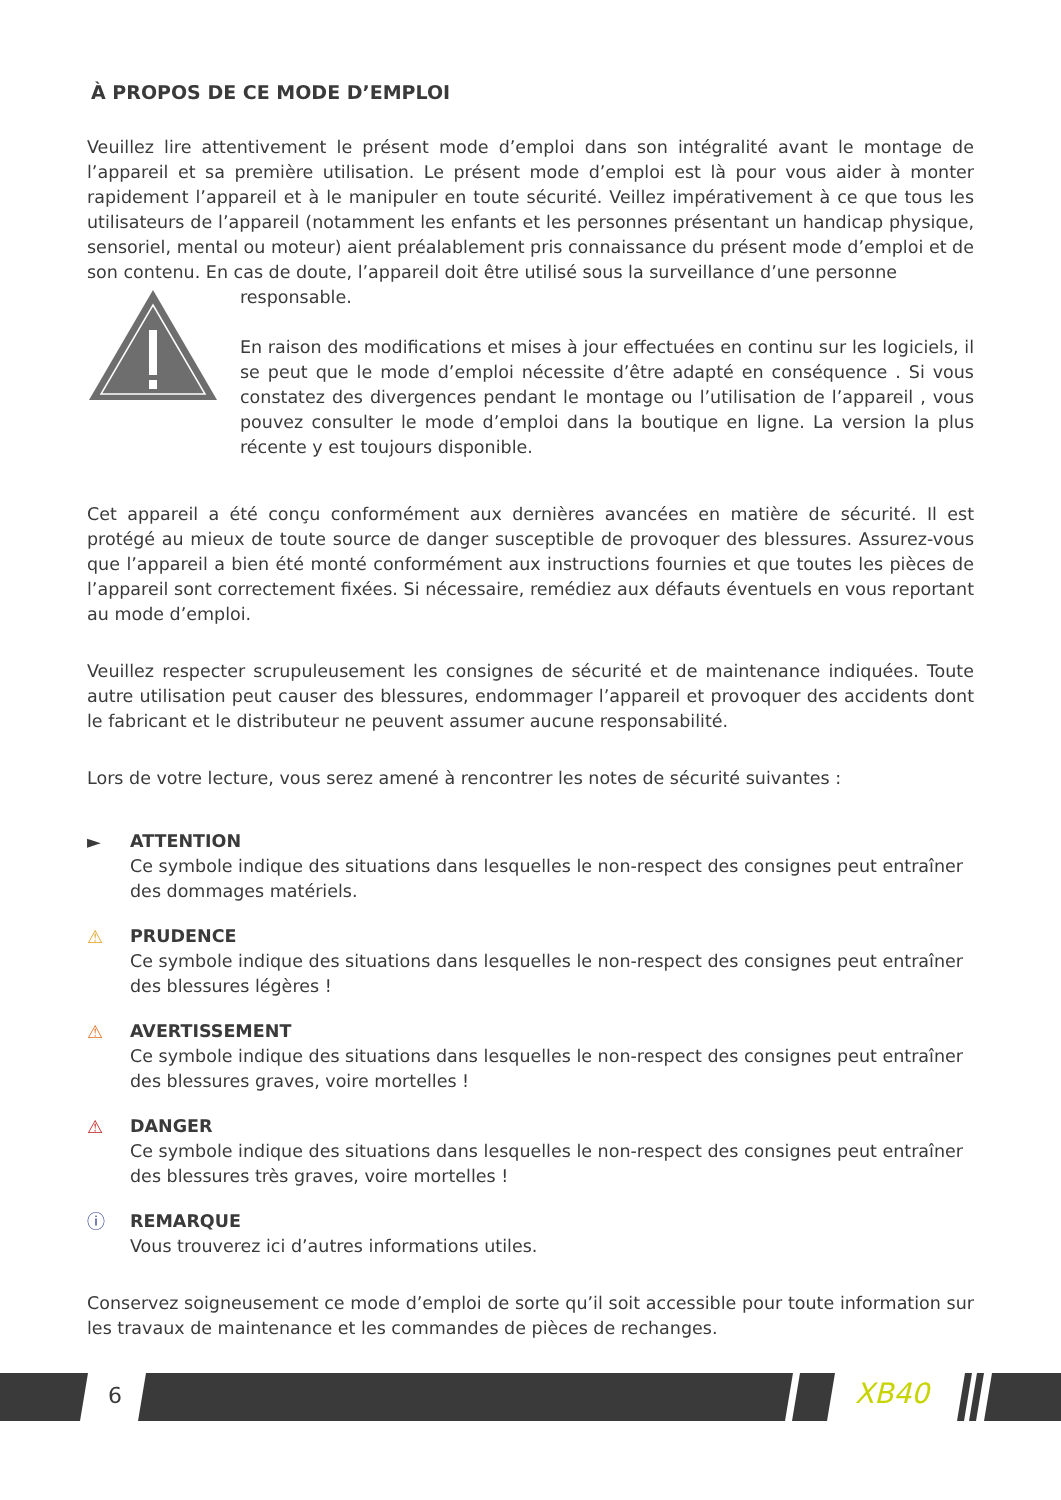À PROPOS DE CE MODE D’EMPLOI
Veuillez lire attentivement le présent mode d’emploi dans son intégralité avant le montage de l’appareil et sa première utilisation. Le présent mode d’emploi est là pour vous aider à monter rapidement l’appareil et à le manipuler en toute sécurité. Veillez impérativement à ce que tous les utilisateurs de l’appareil (notamment les enfants et les personnes présentant un handicap physique, sensoriel, mental ou moteur) aient préalablement pris connaissance du présent mode d’emploi et de son contenu. En cas de doute, l’appareil doit être utilisé sous la surveillance d’une personne
responsable.
En raison des modifications et mises à jour effectuées en continu sur les logiciels, il se peut que le mode d’emploi nécessite d’être adapté en conséquence . Si vous constatez des divergences pendant le montage ou l’utilisation de l’appareil , vous pouvez consulter le mode d’emploi dans la boutique en ligne. La version la plus récente y est toujours disponible.
Cet appareil a été conçu conformément aux dernières avancées en matière de sécurité. Il est protégé au mieux de toute source de danger susceptible de provoquer des blessures. Assurez-vous que l’appareil a bien été monté conformément aux instructions fournies et que toutes les pièces de l’appareil sont correctement fixées. Si nécessaire, remédiez aux défauts éventuels en vous reportant au mode d’emploi.
Veuillez respecter scrupuleusement les consignes de sécurité et de maintenance indiquées. Toute autre utilisation peut causer des blessures, endommager l’appareil et provoquer des accidents dont le fabricant et le distributeur ne peuvent assumer aucune responsabilité.
Lors de votre lecture, vous serez amené à rencontrer les notes de sécurité suivantes :
► ATTENTION
Ce symbole indique des situations dans lesquelles le non-respect des consignes peut entraîner des dommages matériels.
⚠ PRUDENCE
Ce symbole indique des situations dans lesquelles le non-respect des consignes peut entraîner des blessures légères !
⚠ AVERTISSEMENT
Ce symbole indique des situations dans lesquelles le non-respect des consignes peut entraîner des blessures graves, voire mortelles !
⚠ DANGER
Ce symbole indique des situations dans lesquelles le non-respect des consignes peut entraîner des blessures très graves, voire mortelles !
ⓘ REMARQUE
Vous trouverez ici d’autres informations utiles.
Conservez soigneusement ce mode d’emploi de sorte qu’il soit accessible pour toute information sur les travaux de maintenance et les commandes de pièces de rechanges.
6 XB40